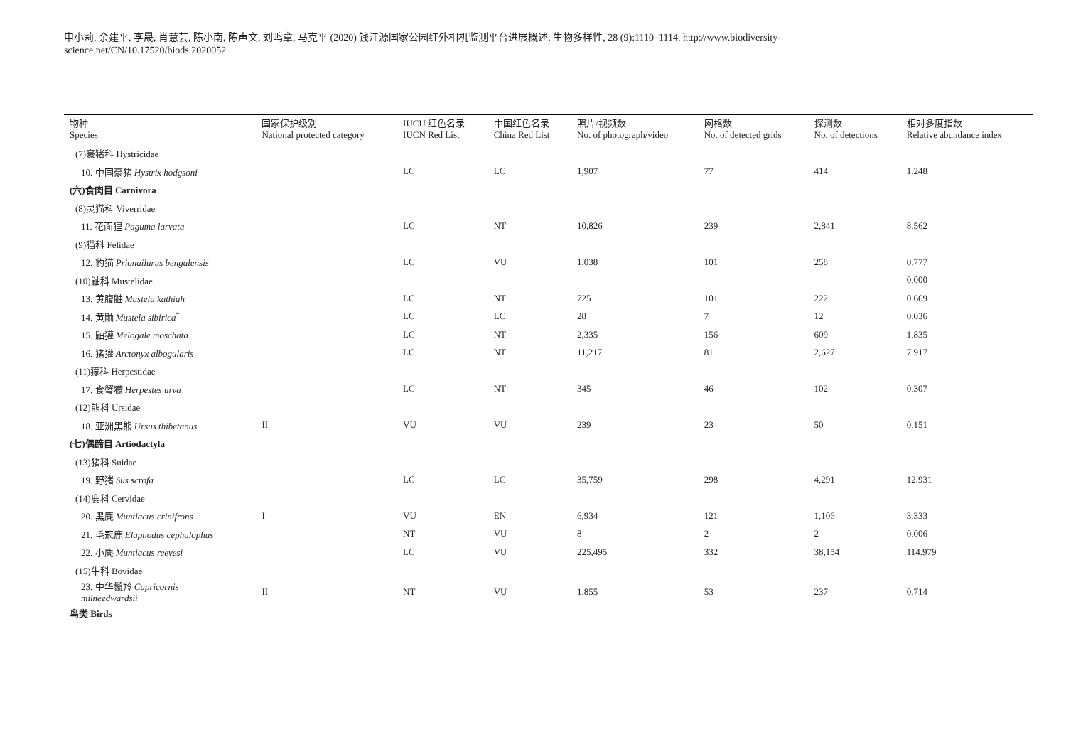申小莉, 余建平, 李晟, 肖慧芸, 陈小南, 陈声文, 刘鸣章, 马克平 (2020) 钱江源国家公园红外相机监测平台进展概述. 生物多样性, 28 (9):1110–1114. http://www.biodiversity-science.net/CN/10.17520/biods.2020052
| 物种 Species | 国家保护级别 National protected category | IUCU 红色名录 IUCN Red List | 中国红色名录 China Red List | 照片/视频数 No. of photograph/video | 网格数 No. of detected grids | 探测数 No. of detections | 相对多度指数 Relative abundance index |
| --- | --- | --- | --- | --- | --- | --- | --- |
| (7)豪猪科 Hystricidae | | | | | | | |
| 10. 中国豪猪 Hystrix hodgsoni | | LC | LC | 1,907 | 77 | 414 | 1.248 |
| (六)食肉目 Carnivora | | | | | | | |
| (8)灵猫科 Viverridae | | | | | | | |
| 11. 花面狸 Paguma larvata | | LC | NT | 10,826 | 239 | 2,841 | 8.562 |
| (9)猫科 Felidae | | | | | | | |
| 12. 豹猫 Prionailurus bengalensis | | LC | VU | 1,038 | 101 | 258 | 0.777 |
| (10)鼬科 Mustelidae | | | | | | | 0.000 |
| 13. 黄腹鼬 Mustela kathiah | | LC | NT | 725 | 101 | 222 | 0.669 |
| 14. 黄鼬 Mustela sibirica<sup>*</sup> | | LC | LC | 28 | 7 | 12 | 0.036 |
| 15. 鼬獾 Melogale moschata | | LC | NT | 2,335 | 156 | 609 | 1.835 |
| 16. 猪獾 Arctonyx albogularis | | LC | NT | 11,217 | 81 | 2,627 | 7.917 |
| (11)獴科 Herpestidae | | | | | | | |
| 17. 食蟹獴 Herpestes urva | | LC | NT | 345 | 46 | 102 | 0.307 |
| (12)熊科 Ursidae | | | | | | | |
| 18. 亚洲黑熊 Ursus thibetanus | II | VU | VU | 239 | 23 | 50 | 0.151 |
| (七)偶蹄目 Artiodactyla | | | | | | | |
| (13)猪科 Suidae | | | | | | | |
| 19. 野猪 Sus scrofa | | LC | LC | 35,759 | 298 | 4,291 | 12.931 |
| (14)鹿科 Cervidae | | | | | | | |
| 20. 黑麂 Muntiacus crinifrons | I | VU | EN | 6,934 | 121 | 1,106 | 3.333 |
| 21. 毛冠鹿 Elaphodus cephalophus | | NT | VU | 8 | 2 | 2 | 0.006 |
| 22. 小麂 Muntiacus reevesi | | LC | VU | 225,495 | 332 | 38,154 | 114.979 |
| (15)牛科 Bovidae | | | | | | | |
| 23. 中华鬣羚 Capricornis milneedwardsii | II | NT | VU | 1,855 | 53 | 237 | 0.714 |
| 鸟类 Birds | | | | | | | |